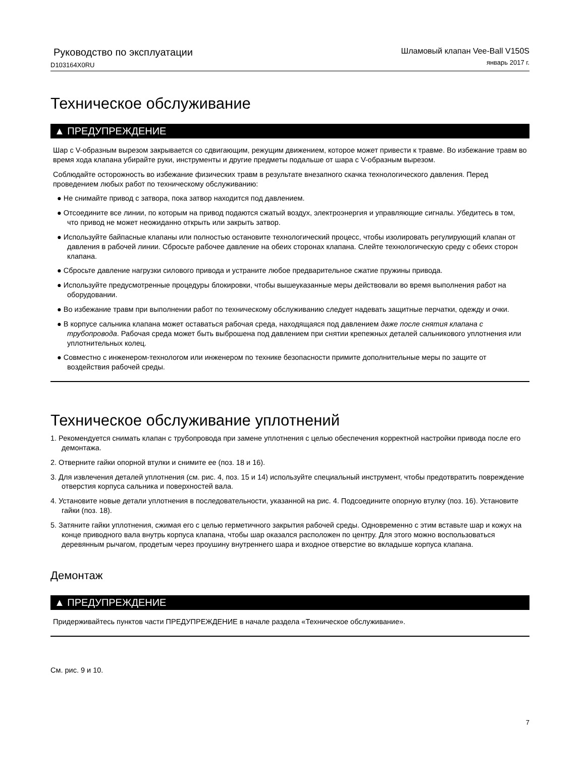Руководство по эксплуатации
D103164X0RU
Шламовый клапан Vee-Ball V150S
январь 2017 г.
Техническое обслуживание
▲ ПРЕДУПРЕЖДЕНИЕ
Шар с V-образным вырезом закрывается со сдвигающим, режущим движением, которое может привести к травме. Во избежание травм во время хода клапана убирайте руки, инструменты и другие предметы подальше от шара с V-образным вырезом.
Соблюдайте осторожность во избежание физических травм в результате внезапного скачка технологического давления. Перед проведением любых работ по техническому обслуживанию:
● Не снимайте привод с затвора, пока затвор находится под давлением.
● Отсоедините все линии, по которым на привод подаются сжатый воздух, электроэнергия и управляющие сигналы. Убедитесь в том, что привод не может неожиданно открыть или закрыть затвор.
● Используйте байпасные клапаны или полностью остановите технологический процесс, чтобы изолировать регулирующий клапан от давления в рабочей линии. Сбросьте рабочее давление на обеих сторонах клапана. Слейте технологическую среду с обеих сторон клапана.
● Сбросьте давление нагрузки силового привода и устраните любое предварительное сжатие пружины привода.
● Используйте предусмотренные процедуры блокировки, чтобы вышеуказанные меры действовали во время выполнения работ на оборудовании.
● Во избежание травм при выполнении работ по техническому обслуживанию следует надевать защитные перчатки, одежду и очки.
● В корпусе сальника клапана может оставаться рабочая среда, находящаяся под давлением даже после снятия клапана с трубопровода. Рабочая среда может быть выброшена под давлением при снятии крепежных деталей сальникового уплотнения или уплотнительных колец.
● Совместно с инженером-технологом или инженером по технике безопасности примите дополнительные меры по защите от воздействия рабочей среды.
Техническое обслуживание уплотнений
1. Рекомендуется снимать клапан с трубопровода при замене уплотнения с целью обеспечения корректной настройки привода после его демонтажа.
2. Отверните гайки опорной втулки и снимите ее (поз. 18 и 16).
3. Для извлечения деталей уплотнения (см. рис. 4, поз. 15 и 14) используйте специальный инструмент, чтобы предотвратить повреждение отверстия корпуса сальника и поверхностей вала.
4. Установите новые детали уплотнения в последовательности, указанной на рис. 4. Подсоедините опорную втулку (поз. 16). Установите гайки (поз. 18).
5. Затяните гайки уплотнения, сжимая его с целью герметичного закрытия рабочей среды. Одновременно с этим вставьте шар и кожух на конце приводного вала внутрь корпуса клапана, чтобы шар оказался расположен по центру. Для этого можно воспользоваться деревянным рычагом, продетым через проушину внутреннего шара и входное отверстие во вкладыше корпуса клапана.
Демонтаж
▲ ПРЕДУПРЕЖДЕНИЕ
Придерживайтесь пунктов части ПРЕДУПРЕЖДЕНИЕ в начале раздела «Техническое обслуживание».
См. рис. 9 и 10.
7